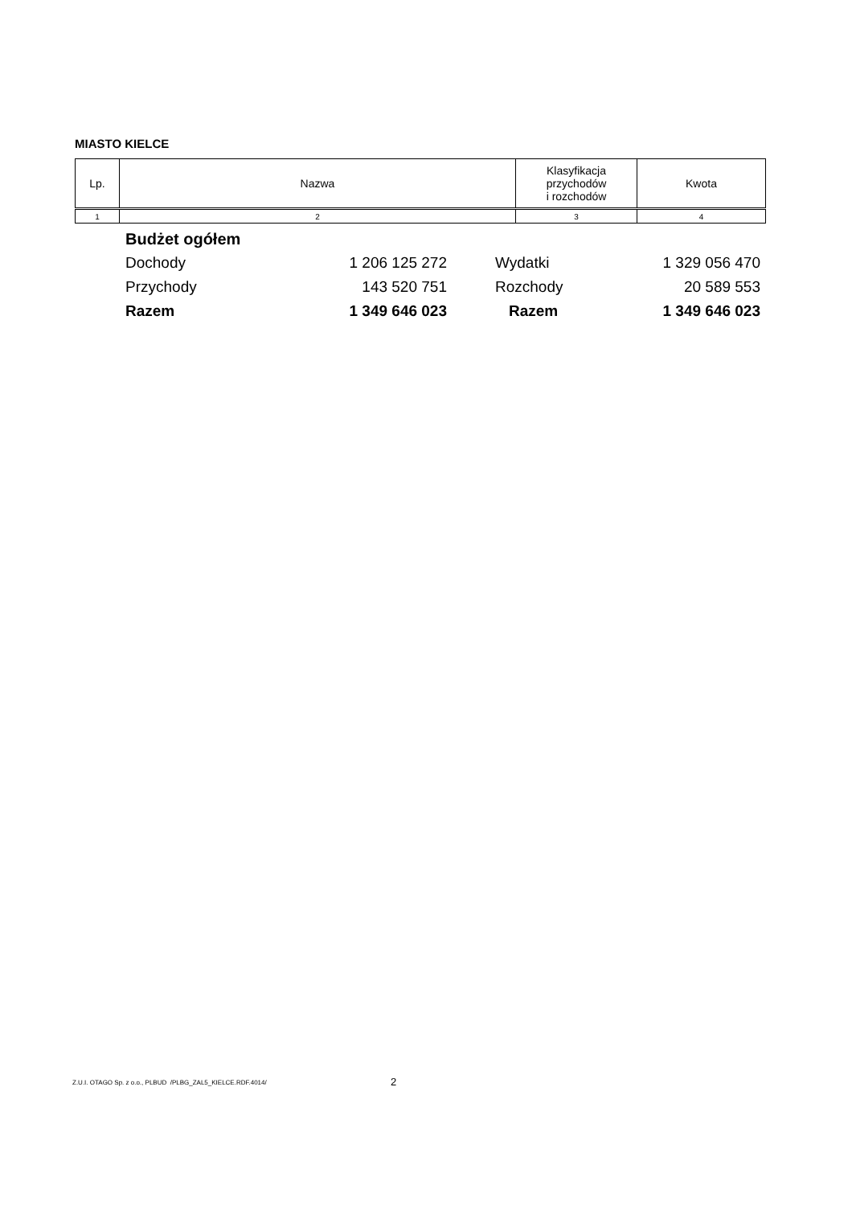MIASTO KIELCE
| Lp. | Nazwa | Klasyfikacja przychodów i rozchodów | Kwota |
| --- | --- | --- | --- |
| 1 | 2 | 3 | 4 |
| Budżet ogółem | | | |
| Dochody | 1 206 125 272 | Wydatki | 1 329 056 470 |
| Przychody | 143 520 751 | Rozchody | 20 589 553 |
| Razem | 1 349 646 023 | Razem | 1 349 646 023 |
Z.U.I. OTAGO Sp. z o.o., PLBUD /PLBG_ZAL5_KIELCE.RDF.4014/
2